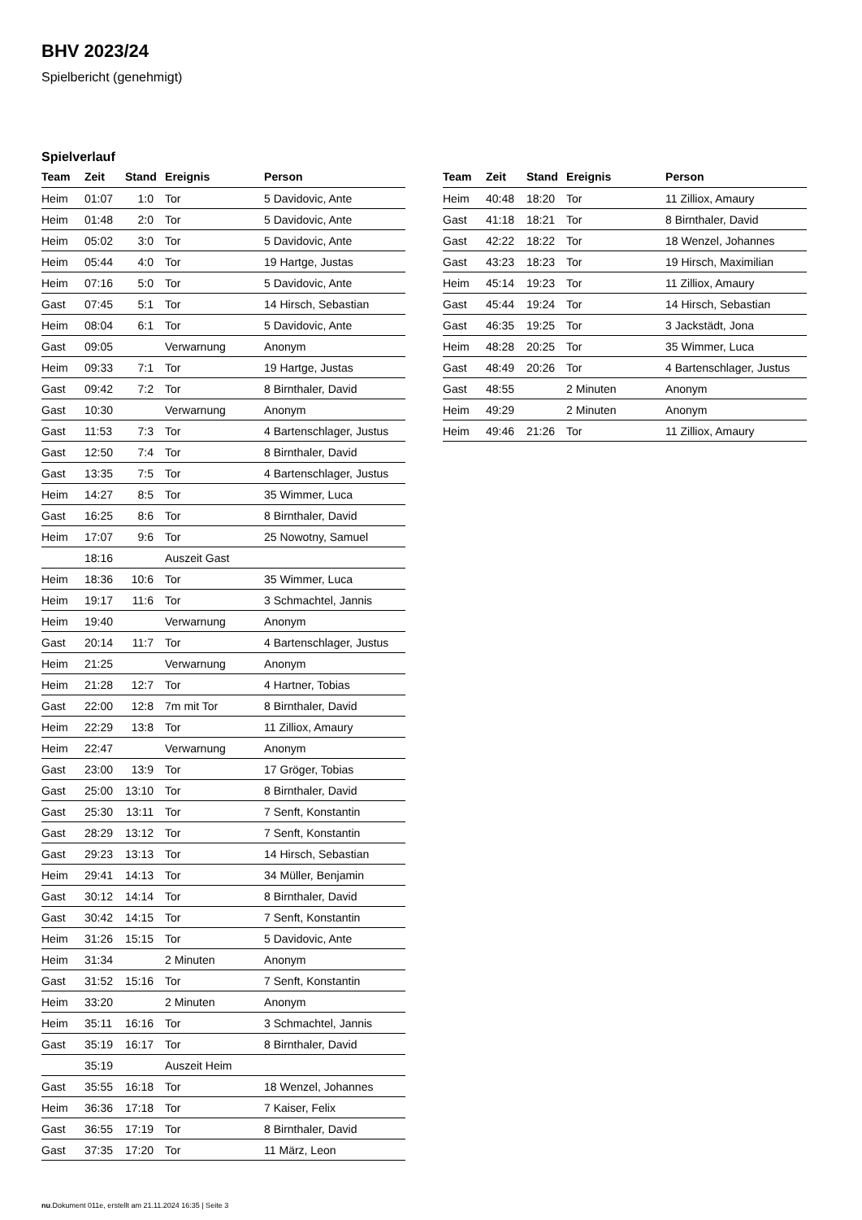BHV 2023/24
Spielbericht (genehmigt)
Spielverlauf
| Team | Zeit | Stand | Ereignis | Person |
| --- | --- | --- | --- | --- |
| Heim | 01:07 | 1:0 | Tor | 5 Davidovic, Ante |
| Heim | 01:48 | 2:0 | Tor | 5 Davidovic, Ante |
| Heim | 05:02 | 3:0 | Tor | 5 Davidovic, Ante |
| Heim | 05:44 | 4:0 | Tor | 19 Hartge, Justas |
| Heim | 07:16 | 5:0 | Tor | 5 Davidovic, Ante |
| Gast | 07:45 | 5:1 | Tor | 14 Hirsch, Sebastian |
| Heim | 08:04 | 6:1 | Tor | 5 Davidovic, Ante |
| Gast | 09:05 | | Verwarnung | Anonym |
| Heim | 09:33 | 7:1 | Tor | 19 Hartge, Justas |
| Gast | 09:42 | 7:2 | Tor | 8 Birnthaler, David |
| Gast | 10:30 | | Verwarnung | Anonym |
| Gast | 11:53 | 7:3 | Tor | 4 Bartenschlager, Justus |
| Gast | 12:50 | 7:4 | Tor | 8 Birnthaler, David |
| Gast | 13:35 | 7:5 | Tor | 4 Bartenschlager, Justus |
| Heim | 14:27 | 8:5 | Tor | 35 Wimmer, Luca |
| Gast | 16:25 | 8:6 | Tor | 8 Birnthaler, David |
| Heim | 17:07 | 9:6 | Tor | 25 Nowotny, Samuel |
| | 18:16 | | Auszeit Gast | |
| Heim | 18:36 | 10:6 | Tor | 35 Wimmer, Luca |
| Heim | 19:17 | 11:6 | Tor | 3 Schmachtel, Jannis |
| Heim | 19:40 | | Verwarnung | Anonym |
| Gast | 20:14 | 11:7 | Tor | 4 Bartenschlager, Justus |
| Heim | 21:25 | | Verwarnung | Anonym |
| Heim | 21:28 | 12:7 | Tor | 4 Hartner, Tobias |
| Gast | 22:00 | 12:8 | 7m mit Tor | 8 Birnthaler, David |
| Heim | 22:29 | 13:8 | Tor | 11 Zilliox, Amaury |
| Heim | 22:47 | | Verwarnung | Anonym |
| Gast | 23:00 | 13:9 | Tor | 17 Gröger, Tobias |
| Gast | 25:00 | 13:10 | Tor | 8 Birnthaler, David |
| Gast | 25:30 | 13:11 | Tor | 7 Senft, Konstantin |
| Gast | 28:29 | 13:12 | Tor | 7 Senft, Konstantin |
| Gast | 29:23 | 13:13 | Tor | 14 Hirsch, Sebastian |
| Heim | 29:41 | 14:13 | Tor | 34 Müller, Benjamin |
| Gast | 30:12 | 14:14 | Tor | 8 Birnthaler, David |
| Gast | 30:42 | 14:15 | Tor | 7 Senft, Konstantin |
| Heim | 31:26 | 15:15 | Tor | 5 Davidovic, Ante |
| Heim | 31:34 | | 2 Minuten | Anonym |
| Gast | 31:52 | 15:16 | Tor | 7 Senft, Konstantin |
| Heim | 33:20 | | 2 Minuten | Anonym |
| Heim | 35:11 | 16:16 | Tor | 3 Schmachtel, Jannis |
| Gast | 35:19 | 16:17 | Tor | 8 Birnthaler, David |
| | 35:19 | | Auszeit Heim | |
| Gast | 35:55 | 16:18 | Tor | 18 Wenzel, Johannes |
| Heim | 36:36 | 17:18 | Tor | 7 Kaiser, Felix |
| Gast | 36:55 | 17:19 | Tor | 8 Birnthaler, David |
| Gast | 37:35 | 17:20 | Tor | 11 März, Leon |
| Team | Zeit | Stand | Ereignis | Person |
| --- | --- | --- | --- | --- |
| Heim | 40:48 | 18:20 | Tor | 11 Zilliox, Amaury |
| Gast | 41:18 | 18:21 | Tor | 8 Birnthaler, David |
| Gast | 42:22 | 18:22 | Tor | 18 Wenzel, Johannes |
| Gast | 43:23 | 18:23 | Tor | 19 Hirsch, Maximilian |
| Heim | 45:14 | 19:23 | Tor | 11 Zilliox, Amaury |
| Gast | 45:44 | 19:24 | Tor | 14 Hirsch, Sebastian |
| Gast | 46:35 | 19:25 | Tor | 3 Jackstädt, Jona |
| Heim | 48:28 | 20:25 | Tor | 35 Wimmer, Luca |
| Gast | 48:49 | 20:26 | Tor | 4 Bartenschlager, Justus |
| Gast | 48:55 | | 2 Minuten | Anonym |
| Heim | 49:29 | | 2 Minuten | Anonym |
| Heim | 49:46 | 21:26 | Tor | 11 Zilliox, Amaury |
nu.Dokument 011e, erstellt am 21.11.2024 16:35 | Seite 3